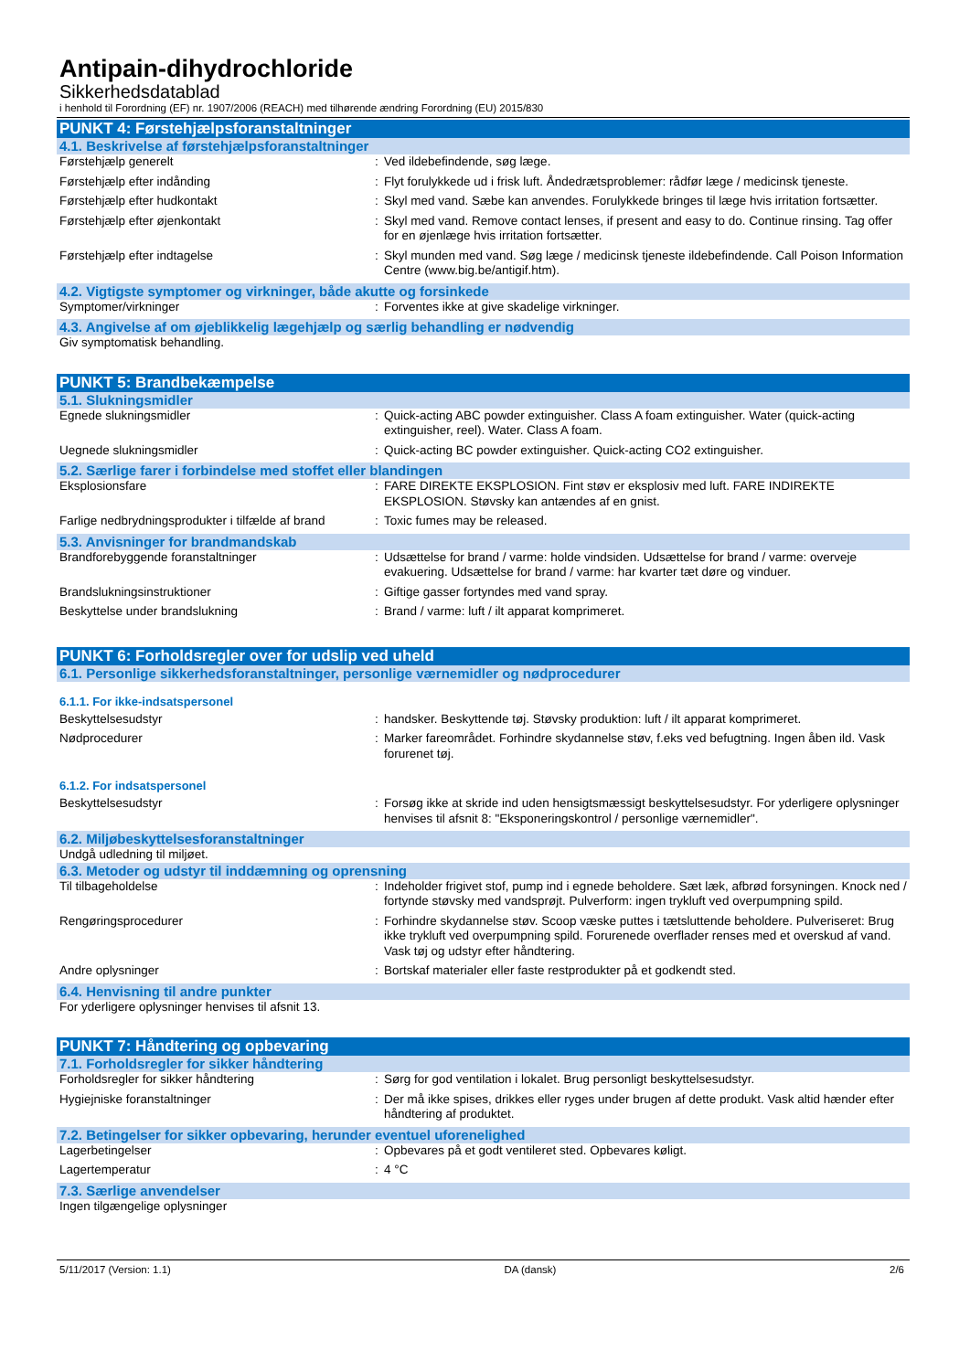Antipain-dihydrochloride
Sikkerhedsdatablad
i henhold til Forordning (EF) nr. 1907/2006 (REACH) med tilhørende ændring Forordning (EU) 2015/830
PUNKT 4: Førstehjælpsforanstaltninger
4.1. Beskrivelse af førstehjælpsforanstaltninger
Førstehjælp generelt : Ved ildebefindende, søg læge.
Førstehjælp efter indånding : Flyt forulykkede ud i frisk luft. Åndedrætsproblemer: rådfør læge / medicinsk tjeneste.
Førstehjælp efter hudkontakt : Skyl med vand. Sæbe kan anvendes. Forulykkede bringes til læge hvis irritation fortsætter.
Førstehjælp efter øjenkontakt : Skyl med vand. Remove contact lenses, if present and easy to do. Continue rinsing. Tag offer for en øjenlæge hvis irritation fortsætter.
Førstehjælp efter indtagelse : Skyl munden med vand. Søg læge / medicinsk tjeneste ildebefindende. Call Poison Information Centre (www.big.be/antigif.htm).
4.2. Vigtigste symptomer og virkninger, både akutte og forsinkede
Symptomer/virkninger : Forventes ikke at give skadelige virkninger.
4.3. Angivelse af om øjeblikkelig lægehjælp og særlig behandling er nødvendig
Giv symptomatisk behandling.
PUNKT 5: Brandbekæmpelse
5.1. Slukningsmidler
Egnede slukningsmidler : Quick-acting ABC powder extinguisher. Class A foam extinguisher. Water (quick-acting extinguisher, reel). Water. Class A foam.
Uegnede slukningsmidler : Quick-acting BC powder extinguisher. Quick-acting CO2 extinguisher.
5.2. Særlige farer i forbindelse med stoffet eller blandingen
Eksplosionsfare : FARE DIREKTE EKSPLOSION. Fint støv er eksplosiv med luft. FARE INDIREKTE EKSPLOSION. Støvsky kan antændes af en gnist.
Farlige nedbrydningsprodukter i tilfælde af brand
: Toxic fumes may be released.
5.3. Anvisninger for brandmandskab
Brandforebyggende foranstaltninger : Udsættelse for brand / varme: holde vindsiden. Udsættelse for brand / varme: overveje evakuering. Udsættelse for brand / varme: har kvarter tæt døre og vinduer.
Brandslukningsinstruktioner : Giftige gasser fortyndes med vand spray.
Beskyttelse under brandslukning : Brand / varme: luft / ilt apparat komprimeret.
PUNKT 6: Forholdsregler over for udslip ved uheld
6.1. Personlige sikkerhedsforanstaltninger, personlige værnemidler og nødprocedurer
6.1.1. For ikke-indsatspersonel
Beskyttelsesudstyr : handsker. Beskyttende tøj. Støvsky produktion: luft / ilt apparat komprimeret.
Nødprocedurer : Marker fareområdet. Forhindre skydannelse støv, f.eks ved befugtning. Ingen åben ild. Vask forurenet tøj.
6.1.2. For indsatspersonel
Beskyttelsesudstyr : Forsøg ikke at skride ind uden hensigtsmæssigt beskyttelsesudstyr. For yderligere oplysninger henvises til afsnit 8: "Eksponeringskontrol / personlige værnemidler".
6.2. Miljøbeskyttelsesforanstaltninger
Undgå udledning til miljøet.
6.3. Metoder og udstyr til inddæmning og oprensning
Til tilbageholdelse : Indeholder frigivet stof, pump ind i egnede beholdere. Sæt læk, afbrød forsyningen. Knock ned / fortynde støvsky med vandsprøjt. Pulverform: ingen trykluft ved overpumpning spild.
Rengøringsprocedurer : Forhindre skydannelse støv. Scoop væske puttes i tætsluttende beholdere. Pulveriseret: Brug ikke trykluft ved overpumpning spild. Forurenede overflader renses med et overskud af vand. Vask tøj og udstyr efter håndtering.
Andre oplysninger : Bortskaf materialer eller faste restprodukter på et godkendt sted.
6.4. Henvisning til andre punkter
For yderligere oplysninger henvises til afsnit 13.
PUNKT 7: Håndtering og opbevaring
7.1. Forholdsregler for sikker håndtering
Forholdsregler for sikker håndtering : Sørg for god ventilation i lokalet. Brug personligt beskyttelsesudstyr.
Hygiejniske foranstaltninger : Der må ikke spises, drikkes eller ryges under brugen af dette produkt. Vask altid hænder efter håndtering af produktet.
7.2. Betingelser for sikker opbevaring, herunder eventuel uforenelighed
Lagerbetingelser : Opbevares på et godt ventileret sted. Opbevares køligt.
Lagertemperatur : 4 °C
7.3. Særlige anvendelser
Ingen tilgængelige oplysninger
5/11/2017 (Version: 1.1) DA (dansk) 2/6